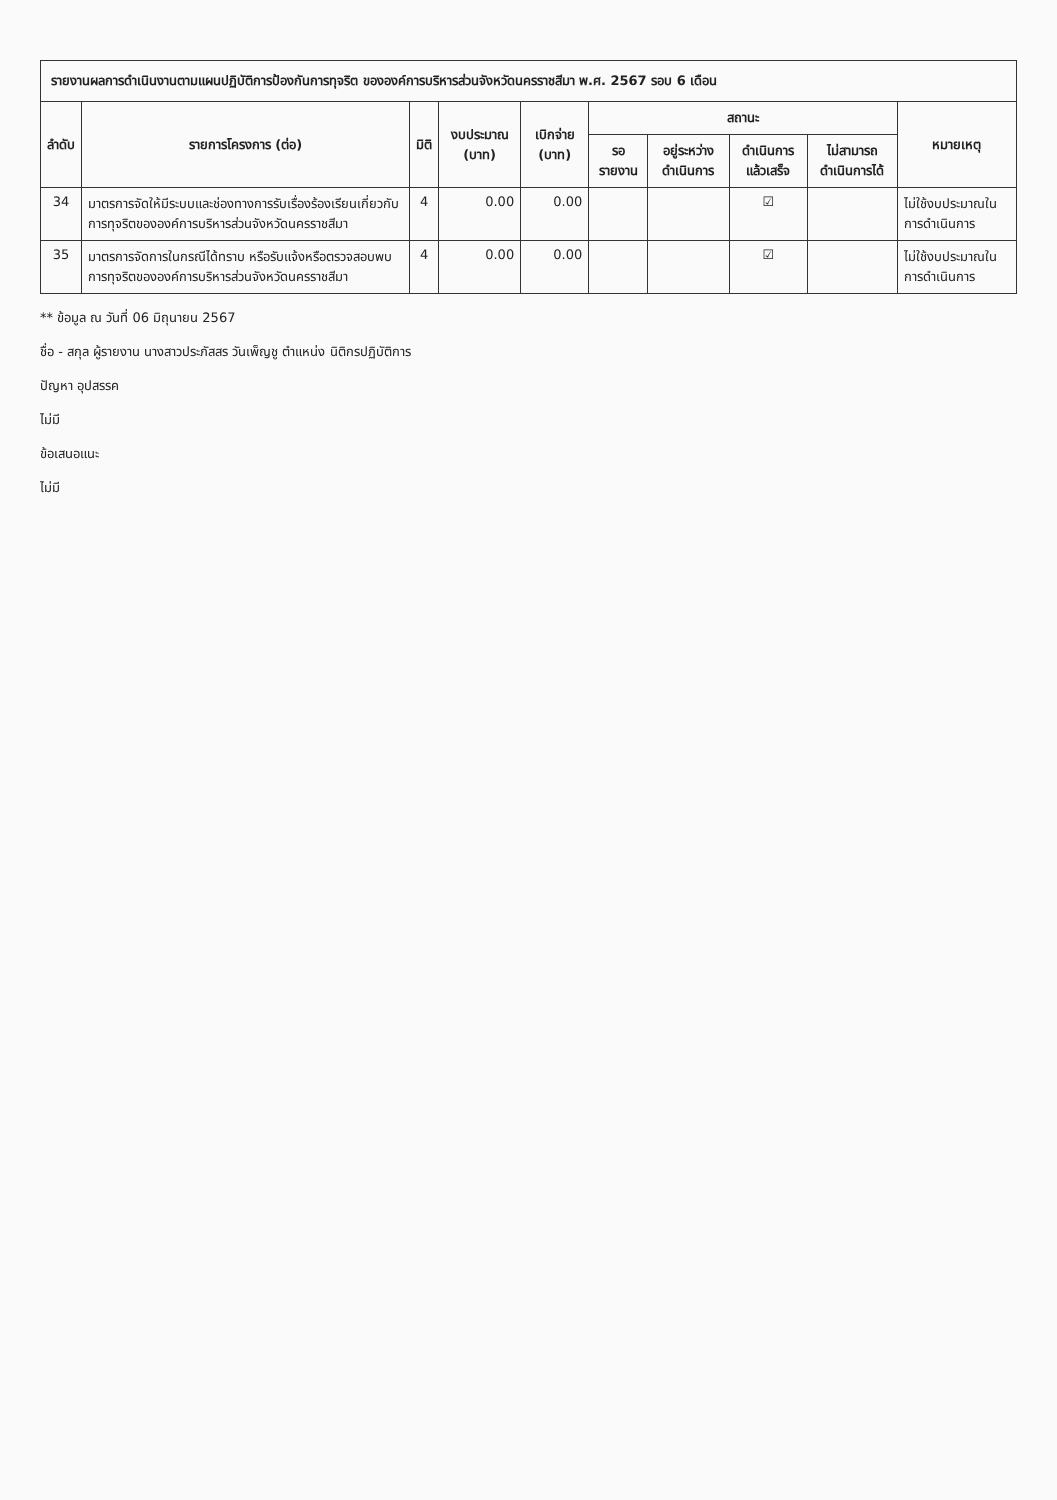| รายงานผลการดำเนินงานตามแผนปฏิบัติการป้องกันการทุจริต ขององค์การบริหารส่วนจังหวัดนครราชสีมา พ.ศ. 2567 รอบ 6 เดือน | | | | | | | | | |
| --- | --- | --- | --- | --- | --- | --- | --- | --- | --- |
| ลำดับ | รายการโครงการ (ต่อ) | มิติ | งบประมาณ (บาท) | เบิกจ่าย (บาท) | สถานะ | | | | หมายเหตุ |
| | | | | | รอรายงาน | อยู่ระหว่างดำเนินการ | ดำเนินการแล้วเสร็จ | ไม่สามารถดำเนินการได้ | |
| 34 | มาตรการจัดให้มีระบบและช่องทางการรับเรื่องร้องเรียนเกี่ยวกับการทุจริตขององค์การบริหารส่วนจังหวัดนครราชสีมา | 4 | 0.00 | 0.00 | | | ☑ | | ไม่ใช้งบประมาณในการดำเนินการ |
| 35 | มาตรการจัดการในกรณีได้ทราบ หรือรับแจ้งหรือตรวจสอบพบการทุจริตขององค์การบริหารส่วนจังหวัดนครราชสีมา | 4 | 0.00 | 0.00 | | | ☑ | | ไม่ใช้งบประมาณในการดำเนินการ |
** ข้อมูล ณ วันที่ 06 มิถุนายน 2567
ชื่อ - สกุล ผู้รายงาน นางสาวประภัสสร วันเพ็ญชู ตำแหน่ง นิติกรปฏิบัติการ
ปัญหา อุปสรรค
ไม่มี
ข้อเสนอแนะ
ไม่มี